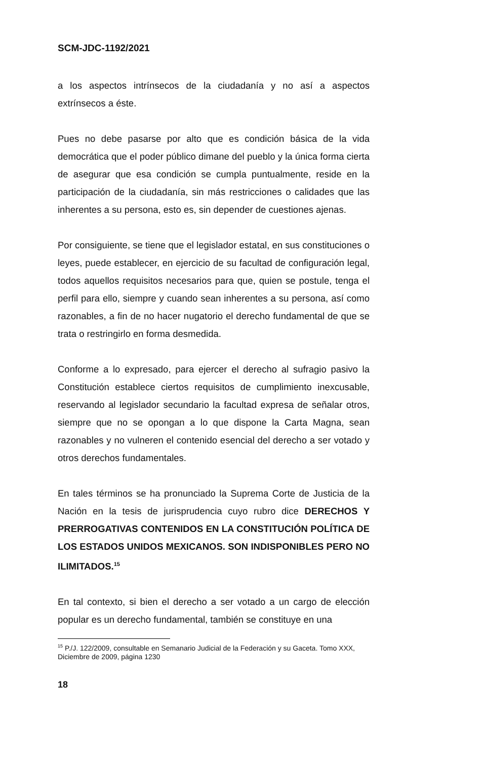SCM-JDC-1192/2021
a los aspectos intrínsecos de la ciudadanía y no así a aspectos extrínsecos a éste.
Pues no debe pasarse por alto que es condición básica de la vida democrática que el poder público dimane del pueblo y la única forma cierta de asegurar que esa condición se cumpla puntualmente, reside en la participación de la ciudadanía, sin más restricciones o calidades que las inherentes a su persona, esto es, sin depender de cuestiones ajenas.
Por consiguiente, se tiene que el legislador estatal, en sus constituciones o leyes, puede establecer, en ejercicio de su facultad de configuración legal, todos aquellos requisitos necesarios para que, quien se postule, tenga el perfil para ello, siempre y cuando sean inherentes a su persona, así como razonables, a fin de no hacer nugatorio el derecho fundamental de que se trata o restringirlo en forma desmedida.
Conforme a lo expresado, para ejercer el derecho al sufragio pasivo la Constitución establece ciertos requisitos de cumplimiento inexcusable, reservando al legislador secundario la facultad expresa de señalar otros, siempre que no se opongan a lo que dispone la Carta Magna, sean razonables y no vulneren el contenido esencial del derecho a ser votado y otros derechos fundamentales.
En tales términos se ha pronunciado la Suprema Corte de Justicia de la Nación en la tesis de jurisprudencia cuyo rubro dice DERECHOS Y PRERROGATIVAS CONTENIDOS EN LA CONSTITUCIÓN POLÍTICA DE LOS ESTADOS UNIDOS MEXICANOS. SON INDISPONIBLES PERO NO ILIMITADOS.<sup>15</sup>
En tal contexto, si bien el derecho a ser votado a un cargo de elección popular es un derecho fundamental, también se constituye en una
<sup>15</sup> P./J. 122/2009, consultable en Semanario Judicial de la Federación y su Gaceta. Tomo XXX, Diciembre de 2009, página 1230
18